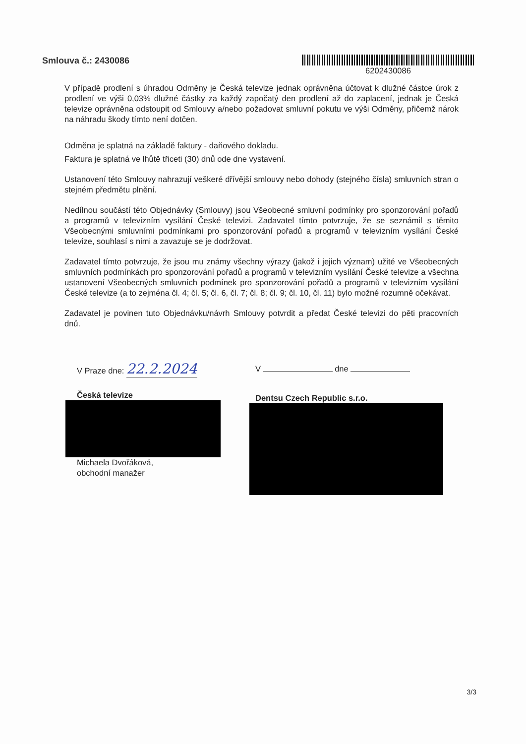Smlouva č.: 2430086 6202430086
V případě prodlení s úhradou Odměny je Česká televize jednak oprávněna účtovat k dlužné částce úrok z prodlení ve výši 0,03% dlužné částky za každý započatý den prodlení až do zaplacení, jednak je Česká televize oprávněna odstoupit od Smlouvy a/nebo požadovat smluvní pokutu ve výši Odměny, přičemž nárok na náhradu škody tímto není dotčen.
Odměna je splatná na základě faktury - daňového dokladu.
Faktura je splatná ve lhůtě třiceti (30) dnů ode dne vystavení.
Ustanovení této Smlouvy nahrazují veškeré dřívější smlouvy nebo dohody (stejného čísla) smluvních stran o stejném předmětu plnění.
Nedílnou součástí této Objednávky (Smlouvy) jsou Všeobecné smluvní podmínky pro sponzorování pořadů a programů v televizním vysílání České televizi. Zadavatel tímto potvrzuje, že se seznámil s těmito Všeobecnými smluvními podmínkami pro sponzorování pořadů a programů v televizním vysílání České televize, souhlasí s nimi a zavazuje se je dodržovat.
Zadavatel tímto potvrzuje, že jsou mu známy všechny výrazy (jakož i jejich význam) užité ve Všeobecných smluvních podmínkách pro sponzorování pořadů a programů v televizním vysílání České televize a všechna ustanovení Všeobecných smluvních podmínek pro sponzorování pořadů a programů v televizním vysílání České televize (a to zejména čl. 4; čl. 5; čl. 6, čl. 7; čl. 8; čl. 9; čl. 10, čl. 11) bylo možné rozumně očekávat.
Zadavatel je povinen tuto Objednávku/návrh Smlouvy potvrdit a předat České televizi do pěti pracovních dnů.
V Praze dne: 22.2.2024
Česká televize
Michaela Dvořáková,
obchodní manažer
V dne
Dentsu Czech Republic s.r.o.
3/3